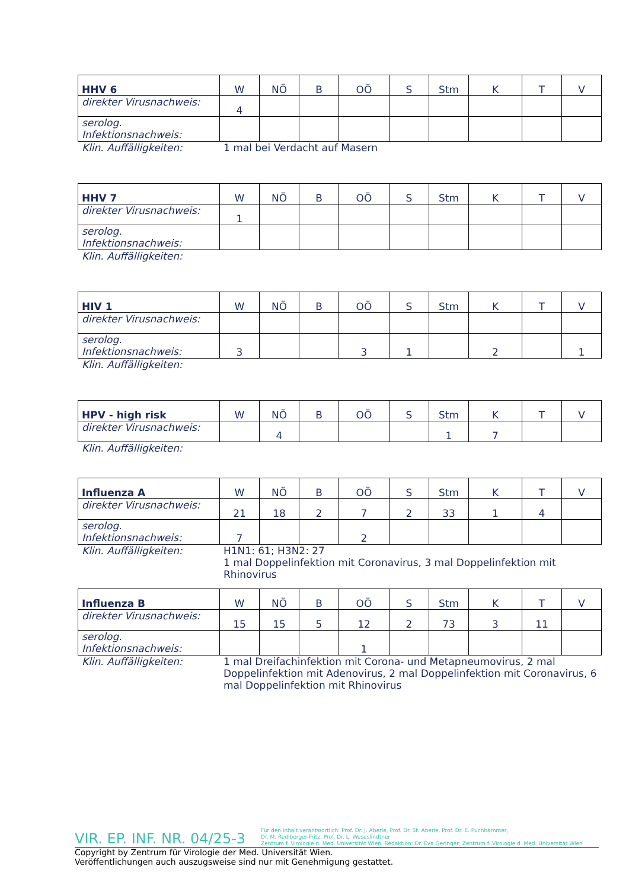| HHV 6 | W | NÖ | B | OÖ | S | Stm | K | T | V |
| --- | --- | --- | --- | --- | --- | --- | --- | --- | --- |
| direkter Virusnachweis: | 4 | | | | | | | | |
| serolog. Infektionsnachweis: | | | | | | | | | |
Klin. Auffälligkeiten: 1 mal bei Verdacht auf Masern
| HHV 7 | W | NÖ | B | OÖ | S | Stm | K | T | V |
| --- | --- | --- | --- | --- | --- | --- | --- | --- | --- |
| direkter Virusnachweis: | 1 | | | | | | | | |
| serolog. Infektionsnachweis: | | | | | | | | | |
Klin. Auffälligkeiten:
| HIV 1 | W | NÖ | B | OÖ | S | Stm | K | T | V |
| --- | --- | --- | --- | --- | --- | --- | --- | --- | --- |
| direkter Virusnachweis: | | | | | | | | | |
| serolog. Infektionsnachweis: | 3 | | | 3 | 1 | | 2 | | 1 |
Klin. Auffälligkeiten:
| HPV - high risk | W | NÖ | B | OÖ | S | Stm | K | T | V |
| --- | --- | --- | --- | --- | --- | --- | --- | --- | --- |
| direkter Virusnachweis: | | 4 | | | | 1 | 7 | | |
Klin. Auffälligkeiten:
| Influenza A | W | NÖ | B | OÖ | S | Stm | K | T | V |
| --- | --- | --- | --- | --- | --- | --- | --- | --- | --- |
| direkter Virusnachweis: | 21 | 18 | 2 | 7 | 2 | 33 | 1 | 4 | |
| serolog. Infektionsnachweis: | 7 | | | 2 | | | | | |
Klin. Auffälligkeiten: H1N1: 61; H3N2: 27
1 mal Doppelinfektion mit Coronavirus, 3 mal Doppelinfektion mit Rhinovirus
| Influenza B | W | NÖ | B | OÖ | S | Stm | K | T | V |
| --- | --- | --- | --- | --- | --- | --- | --- | --- | --- |
| direkter Virusnachweis: | 15 | 15 | 5 | 12 | 2 | 73 | 3 | 11 | |
| serolog. Infektionsnachweis: | | | | 1 | | | | | |
Klin. Auffälligkeiten: 1 mal Dreifachinfektion mit Corona- und Metapneumovirus, 2 mal Doppelinfektion mit Adenovirus, 2 mal Doppelinfektion mit Coronavirus, 6 mal Doppelinfektion mit Rhinovirus
VIR. EP. INF. NR. 04/25-3
Für den Inhalt verantwortlich: Prof. Dr. J. Aberle, Prof. Dr. St. Aberle, Prof. Dr. E. Puchhammer,
Dr. M. Redlberger-Fritz, Prof. Dr. L. Weseslindtner
Zentrum f. Virologie d. Med. Universität Wien. Redaktion: Dr. Eva Geringer; Zentrum f. Virologie d. Med. Universität Wien
Copyright by Zentrum für Virologie der Med. Universität Wien.
Veröffentlichungen auch auszugsweise sind nur mit Genehmigung gestattet.